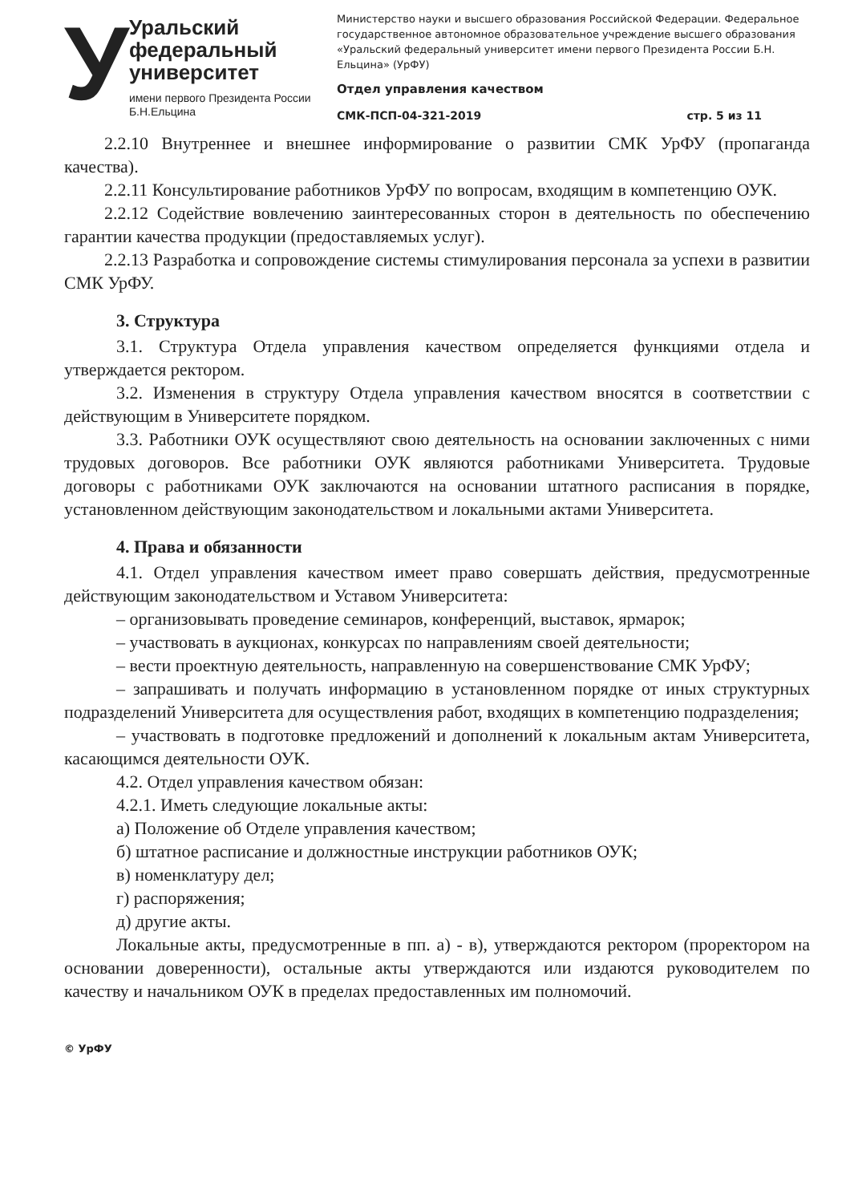У
Уральский федеральный университет
имени первого Президента России Б.Н.Ельцина
Министерство науки и высшего образования Российской Федерации. Федеральное государственное автономное образовательное учреждение высшего образования «Уральский федеральный университет имени первого Президента России Б.Н. Ельцина» (УрФУ)
Отдел управления качеством
СМК-ПСП-04-321-2019 стр. 5 из 11
2.2.10 Внутреннее и внешнее информирование о развитии СМК УрФУ (пропаганда качества).
2.2.11 Консультирование работников УрФУ по вопросам, входящим в компетенцию ОУК.
2.2.12 Содействие вовлечению заинтересованных сторон в деятельность по обеспечению гарантии качества продукции (предоставляемых услуг).
2.2.13 Разработка и сопровождение системы стимулирования персонала за успехи в развитии СМК УрФУ.
3. Структура
3.1. Структура Отдела управления качеством определяется функциями отдела и утверждается ректором.
3.2. Изменения в структуру Отдела управления качеством вносятся в соответствии с действующим в Университете порядком.
3.3. Работники ОУК осуществляют свою деятельность на основании заключенных с ними трудовых договоров. Все работники ОУК являются работниками Университета. Трудовые договоры с работниками ОУК заключаются на основании штатного расписания в порядке, установленном действующим законодательством и локальными актами Университета.
4. Права и обязанности
4.1. Отдел управления качеством имеет право совершать действия, предусмотренные действующим законодательством и Уставом Университета:
– организовывать проведение семинаров, конференций, выставок, ярмарок;
– участвовать в аукционах, конкурсах по направлениям своей деятельности;
– вести проектную деятельность, направленную на совершенствование СМК УрФУ;
– запрашивать и получать информацию в установленном порядке от иных структурных подразделений Университета для осуществления работ, входящих в компетенцию подразделения;
– участвовать в подготовке предложений и дополнений к локальным актам Университета, касающимся деятельности ОУК.
4.2. Отдел управления качеством обязан:
4.2.1. Иметь следующие локальные акты:
а) Положение об Отделе управления качеством;
б) штатное расписание и должностные инструкции работников ОУК;
в) номенклатуру дел;
г) распоряжения;
д) другие акты.
Локальные акты, предусмотренные в пп. а) - в), утверждаются ректором (проректором на основании доверенности), остальные акты утверждаются или издаются руководителем по качеству и начальником ОУК в пределах предоставленных им полномочий.
© УрФУ